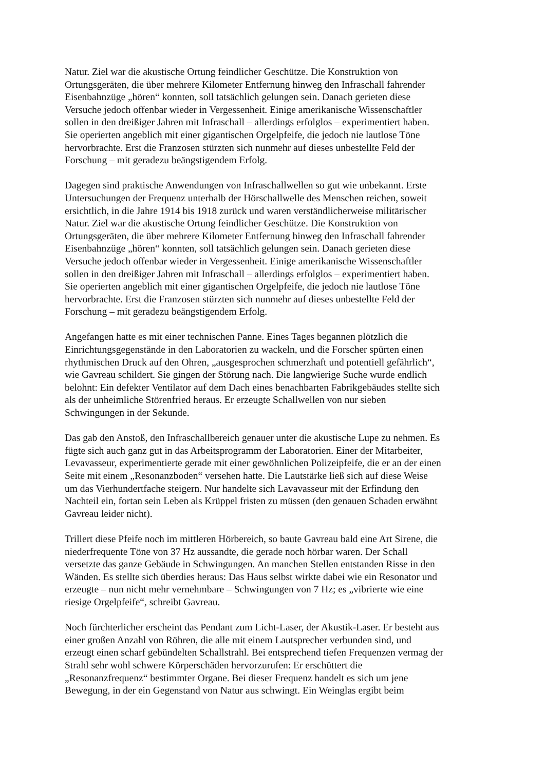Natur. Ziel war die akustische Ortung feindlicher Geschütze. Die Konstruktion von Ortungsgeräten, die über mehrere Kilometer Entfernung hinweg den Infraschall fahrender Eisenbahnzüge „hören“ konnten, soll tatsächlich gelungen sein. Danach gerieten diese Versuche jedoch offenbar wieder in Vergessenheit. Einige amerikanische Wissenschaftler sollen in den dreißiger Jahren mit Infraschall – allerdings erfolglos – experimentiert haben. Sie operierten angeblich mit einer gigantischen Orgelpfeife, die jedoch nie lautlose Töne hervorbrachte. Erst die Franzosen stürzten sich nunmehr auf dieses unbestellte Feld der Forschung – mit geradezu beängstigendem Erfolg.
Dagegen sind praktische Anwendungen von Infraschallwellen so gut wie unbekannt. Erste Untersuchungen der Frequenz unterhalb der Hörschallwelle des Menschen reichen, soweit ersichtlich, in die Jahre 1914 bis 1918 zurück und waren verständlicherweise militärischer Natur. Ziel war die akustische Ortung feindlicher Geschütze. Die Konstruktion von Ortungsgeräten, die über mehrere Kilometer Entfernung hinweg den Infraschall fahrender Eisenbahnzüge „hören“ konnten, soll tatsächlich gelungen sein. Danach gerieten diese Versuche jedoch offenbar wieder in Vergessenheit. Einige amerikanische Wissenschaftler sollen in den dreißiger Jahren mit Infraschall – allerdings erfolglos – experimentiert haben. Sie operierten angeblich mit einer gigantischen Orgelpfeife, die jedoch nie lautlose Töne hervorbrachte. Erst die Franzosen stürzten sich nunmehr auf dieses unbestellte Feld der Forschung – mit geradezu beängstigendem Erfolg.
Angefangen hatte es mit einer technischen Panne. Eines Tages begannen plötzlich die Einrichtungsgegenstände in den Laboratorien zu wackeln, und die Forscher spürten einen rhythmischen Druck auf den Ohren, „ausgesprochen schmerzhaft und potentiell gefährlich“, wie Gavreau schildert. Sie gingen der Störung nach. Die langwierige Suche wurde endlich belohnt: Ein defekter Ventilator auf dem Dach eines benachbarten Fabrikgebäudes stellte sich als der unheimliche Störenfried heraus. Er erzeugte Schallwellen von nur sieben Schwingungen in der Sekunde.
Das gab den Anstoß, den Infraschallbereich genauer unter die akustische Lupe zu nehmen. Es fügte sich auch ganz gut in das Arbeitsprogramm der Laboratorien. Einer der Mitarbeiter, Levavasseur, experimentierte gerade mit einer gewöhnlichen Polizeipfeife, die er an der einen Seite mit einem „Resonanzboden“ versehen hatte. Die Lautstärke ließ sich auf diese Weise um das Vierhundertfache steigern. Nur handelte sich Lavavasseur mit der Erfindung den Nachteil ein, fortan sein Leben als Krüppel fristen zu müssen (den genauen Schaden erwähnt Gavreau leider nicht).
Trillert diese Pfeife noch im mittleren Hörbereich, so baute Gavreau bald eine Art Sirene, die niederfrequente Töne von 37 Hz aussandte, die gerade noch hörbar waren. Der Schall versetzte das ganze Gebäude in Schwingungen. An manchen Stellen entstanden Risse in den Wänden. Es stellte sich überdies heraus: Das Haus selbst wirkte dabei wie ein Resonator und erzeugte – nun nicht mehr vernehmbare – Schwingungen von 7 Hz; es „vibrierte wie eine riesige Orgelpfeife“, schreibt Gavreau.
Noch fürchterlicher erscheint das Pendant zum Licht-Laser, der Akustik-Laser. Er besteht aus einer großen Anzahl von Röhren, die alle mit einem Lautsprecher verbunden sind, und erzeugt einen scharf gebündelten Schallstrahl. Bei entsprechend tiefen Frequenzen vermag der Strahl sehr wohl schwere Körperschäden hervorzurufen: Er erschüttert die „Resonanzfrequenz“ bestimmter Organe. Bei dieser Frequenz handelt es sich um jene Bewegung, in der ein Gegenstand von Natur aus schwingt. Ein Weinglas ergibt beim